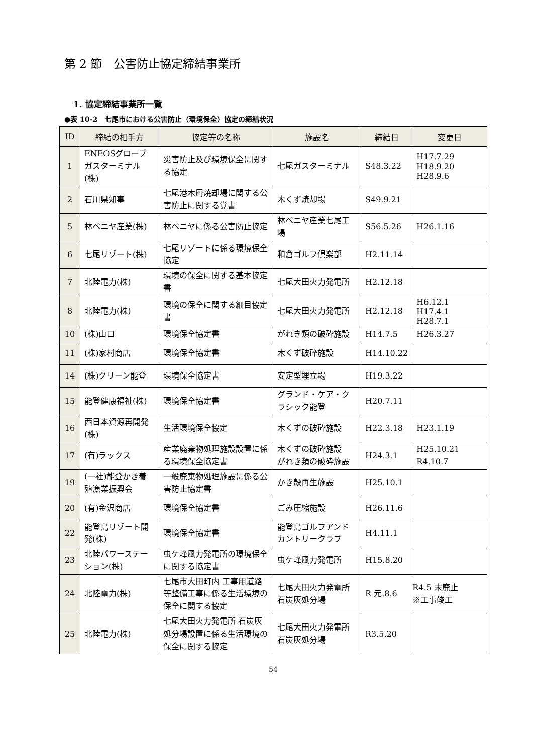第 2 節　公害防止協定締結事業所
1. 協定締結事業所一覧
●表 10-2　七尾市における公害防止（環境保全）協定の締結状況
| ID | 締結の相手方 | 協定等の名称 | 施設名 | 締結日 | 変更日 |
| --- | --- | --- | --- | --- | --- |
| 1 | ENEOSグローブガスターミナル(株) | 災害防止及び環境保全に関する協定 | 七尾ガスターミナル | S48.3.22 | H17.7.29 H18.9.20 H28.9.6 |
| 2 | 石川県知事 | 七尾港木屑焼却場に関する公害防止に関する覚書 | 木くず焼却場 | S49.9.21 | |
| 5 | 林ベニヤ産業(株) | 林ベニヤに係る公害防止協定 | 林ベニヤ産業七尾工場 | S56.5.26 | H26.1.16 |
| 6 | 七尾リゾート(株) | 七尾リゾートに係る環境保全協定 | 和倉ゴルフ倶楽部 | H2.11.14 | |
| 7 | 北陸電力(株) | 環境の保全に関する基本協定書 | 七尾大田火力発電所 | H2.12.18 | |
| 8 | 北陸電力(株) | 環境の保全に関する細目協定書 | 七尾大田火力発電所 | H2.12.18 | H6.12.1 H17.4.1 H28.7.1 |
| 10 | (株)山口 | 環境保全協定書 | がれき類の破砕施設 | H14.7.5 | H26.3.27 |
| 11 | (株)家村商店 | 環境保全協定書 | 木くず破砕施設 | H14.10.22 | |
| 14 | (株)クリーン能登 | 環境保全協定書 | 安定型埋立場 | H19.3.22 | |
| 15 | 能登健康福祉(株) | 環境保全協定書 | グランド・ケア・クラシック能登 | H20.7.11 | |
| 16 | 西日本資源再開発(株) | 生活環境保全協定 | 木くずの破砕施設 | H22.3.18 | H23.1.19 |
| 17 | (有)ラックス | 産業廃棄物処理施設設置に係る環境保全協定書 | 木くずの破砕施設 がれき類の破砕施設 | H24.3.1 | H25.10.21 R4.10.7 |
| 19 | (一社)能登かき養殖漁業振興会 | 一般廃棄物処理施設に係る公害防止協定書 | かき殻再生施設 | H25.10.1 | |
| 20 | (有)金沢商店 | 環境保全協定書 | ごみ圧縮施設 | H26.11.6 | |
| 22 | 能登島リゾート開発(株) | 環境保全協定書 | 能登島ゴルフアンドカントリークラブ | H4.11.1 | |
| 23 | 北陸パワーステーション(株) | 虫ケ峰風力発電所の環境保全に関する協定書 | 虫ケ峰風力発電所 | H15.8.20 | |
| 24 | 北陸電力(株) | 七尾市大田町内 工事用道路等整備工事に係る生活環境の保全に関する協定 | 七尾大田火力発電所石炭灰処分場 | R 元.8.6 | R4.5 末廃止 ※工事竣工 |
| 25 | 北陸電力(株) | 七尾大田火力発電所 石炭灰処分場設置に係る生活環境の保全に関する協定 | 七尾大田火力発電所石炭灰処分場 | R3.5.20 | |
54